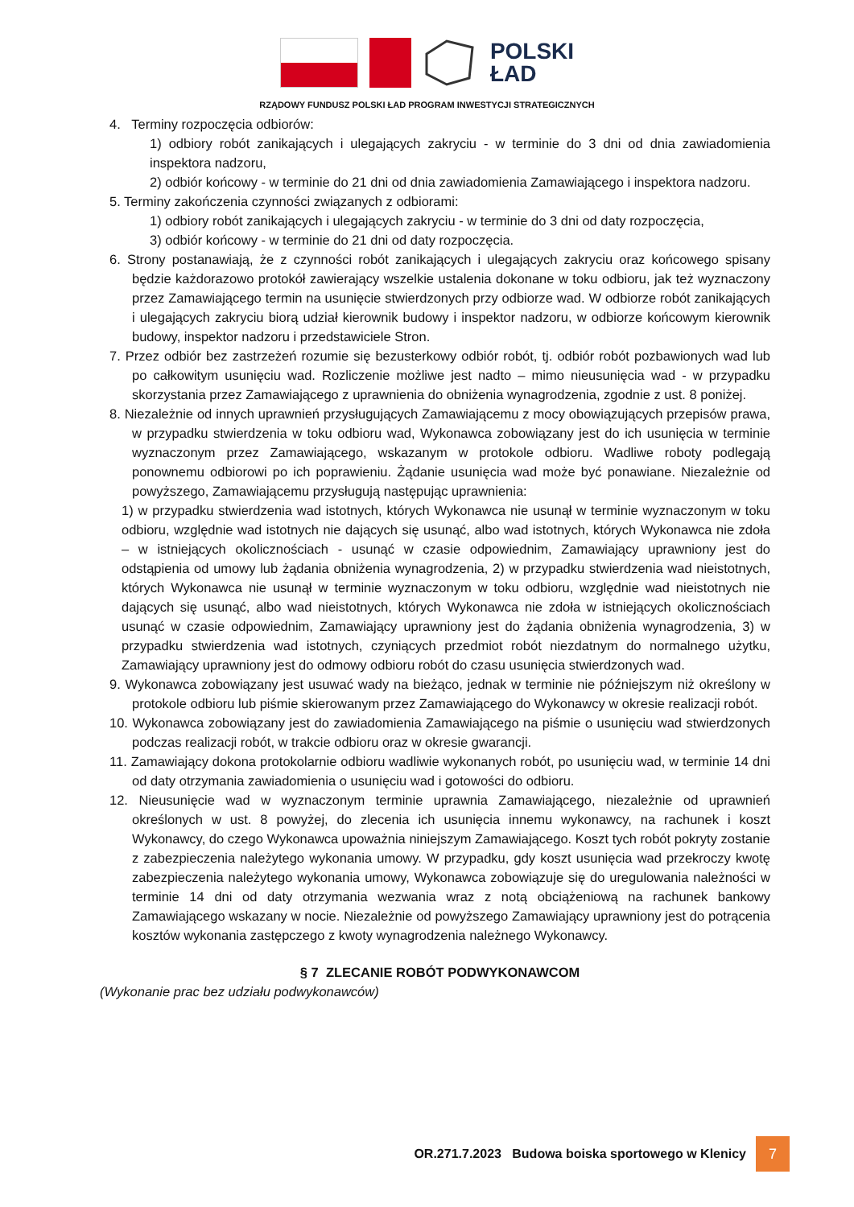POLSKI
ŁAD
RZĄDOWY FUNDUSZ POLSKI ŁAD PROGRAM INWESTYCJI STRATEGICZNYCH
4. Terminy rozpoczęcia odbiorów:
1) odbiory robót zanikających i ulegających zakryciu - w terminie do 3 dni od dnia zawiadomienia inspektora nadzoru,
2) odbiór końcowy - w terminie do 21 dni od dnia zawiadomienia Zamawiającego i inspektora nadzoru.
5. Terminy zakończenia czynności związanych z odbiorami:
1) odbiory robót zanikających i ulegających zakryciu - w terminie do 3 dni od daty rozpoczęcia,
3) odbiór końcowy - w terminie do 21 dni od daty rozpoczęcia.
6. Strony postanawiają, że z czynności robót zanikających i ulegających zakryciu oraz końcowego spisany będzie każdorazowo protokół zawierający wszelkie ustalenia dokonane w toku odbioru, jak też wyznaczony przez Zamawiającego termin na usunięcie stwierdzonych przy odbiorze wad. W odbiorze robót zanikających i ulegających zakryciu biorą udział kierownik budowy i inspektor nadzoru, w odbiorze końcowym kierownik budowy, inspektor nadzoru i przedstawiciele Stron.
7. Przez odbiór bez zastrzeżeń rozumie się bezusterkowy odbiór robót, tj. odbiór robót pozbawionych wad lub po całkowitym usunięciu wad. Rozliczenie możliwe jest nadto – mimo nieusunięcia wad - w przypadku skorzystania przez Zamawiającego z uprawnienia do obniżenia wynagrodzenia, zgodnie z ust. 8 poniżej.
8. Niezależnie od innych uprawnień przysługujących Zamawiającemu z mocy obowiązujących przepisów prawa, w przypadku stwierdzenia w toku odbioru wad, Wykonawca zobowiązany jest do ich usunięcia w terminie wyznaczonym przez Zamawiającego, wskazanym w protokole odbioru. Wadliwe roboty podlegają ponownemu odbiorowi po ich poprawieniu. Żądanie usunięcia wad może być ponawiane. Niezależnie od powyższego, Zamawiającemu przysługują następując uprawnienia:
1) w przypadku stwierdzenia wad istotnych, których Wykonawca nie usunął w terminie wyznaczonym w toku odbioru, względnie wad istotnych nie dających się usunąć, albo wad istotnych, których Wykonawca nie zdoła – w istniejących okolicznościach - usunąć w czasie odpowiednim, Zamawiający uprawniony jest do odstąpienia od umowy lub żądania obniżenia wynagrodzenia, 2) w przypadku stwierdzenia wad nieistotnych, których Wykonawca nie usunął w terminie wyznaczonym w toku odbioru, względnie wad nieistotnych nie dających się usunąć, albo wad nieistotnych, których Wykonawca nie zdoła w istniejących okolicznościach usunąć w czasie odpowiednim, Zamawiający uprawniony jest do żądania obniżenia wynagrodzenia, 3) w przypadku stwierdzenia wad istotnych, czyniących przedmiot robót niezdatnym do normalnego użytku, Zamawiający uprawniony jest do odmowy odbioru robót do czasu usunięcia stwierdzonych wad.
9. Wykonawca zobowiązany jest usuwać wady na bieżąco, jednak w terminie nie późniejszym niż określony w protokole odbioru lub piśmie skierowanym przez Zamawiającego do Wykonawcy w okresie realizacji robót.
10. Wykonawca zobowiązany jest do zawiadomienia Zamawiającego na piśmie o usunięciu wad stwierdzonych podczas realizacji robót, w trakcie odbioru oraz w okresie gwarancji.
11. Zamawiający dokona protokolarnie odbioru wadliwie wykonanych robót, po usunięciu wad, w terminie 14 dni od daty otrzymania zawiadomienia o usunięciu wad i gotowości do odbioru.
12. Nieusunięcie wad w wyznaczonym terminie uprawnia Zamawiającego, niezależnie od uprawnień określonych w ust. 8 powyżej, do zlecenia ich usunięcia innemu wykonawcy, na rachunek i koszt Wykonawcy, do czego Wykonawca upoważnia niniejszym Zamawiającego. Koszt tych robót pokryty zostanie z zabezpieczenia należytego wykonania umowy. W przypadku, gdy koszt usunięcia wad przekroczy kwotę zabezpieczenia należytego wykonania umowy, Wykonawca zobowiązuje się do uregulowania należności w terminie 14 dni od daty otrzymania wezwania wraz z notą obciążeniową na rachunek bankowy Zamawiającego wskazany w nocie. Niezależnie od powyższego Zamawiający uprawniony jest do potrącenia kosztów wykonania zastępczego z kwoty wynagrodzenia należnego Wykonawcy.
§ 7 ZLECANIE ROBÓT PODWYKONAWCOM
(Wykonanie prac bez udziału podwykonawców)
OR.271.7.2023 Budowa boiska sportowego w Klenicy
7